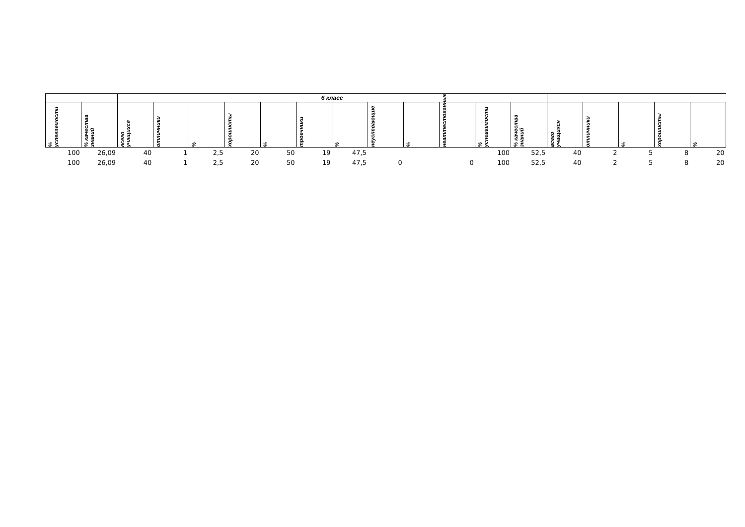| | | 6 класс | | | | | | | | | | | | | | | | |
| --- | --- | --- | --- | --- | --- | --- | --- | --- | --- | --- | --- | --- | --- | --- | --- | --- | --- | --- |
| % успеваемости | % качества знаний | всего учащихся | отличники | % | хорошисты | % | троечники | % | неуспевающие | % | неаттестованные | % успеваемости | % качества знаний | всего учащихся | отличники | % | хорошисты | % |
| 100 | 26,09 | 40 | 1 | 2,5 | 20 | 50 | 19 | 47,5 | | | | 100 | 52,5 | 40 | 2 | 5 | 8 | 20 |
| 100 | 26,09 | 40 | 1 | 2,5 | 20 | 50 | 19 | 47,5 | 0 | | 0 | 100 | 52,5 | 40 | 2 | 5 | 8 | 20 |